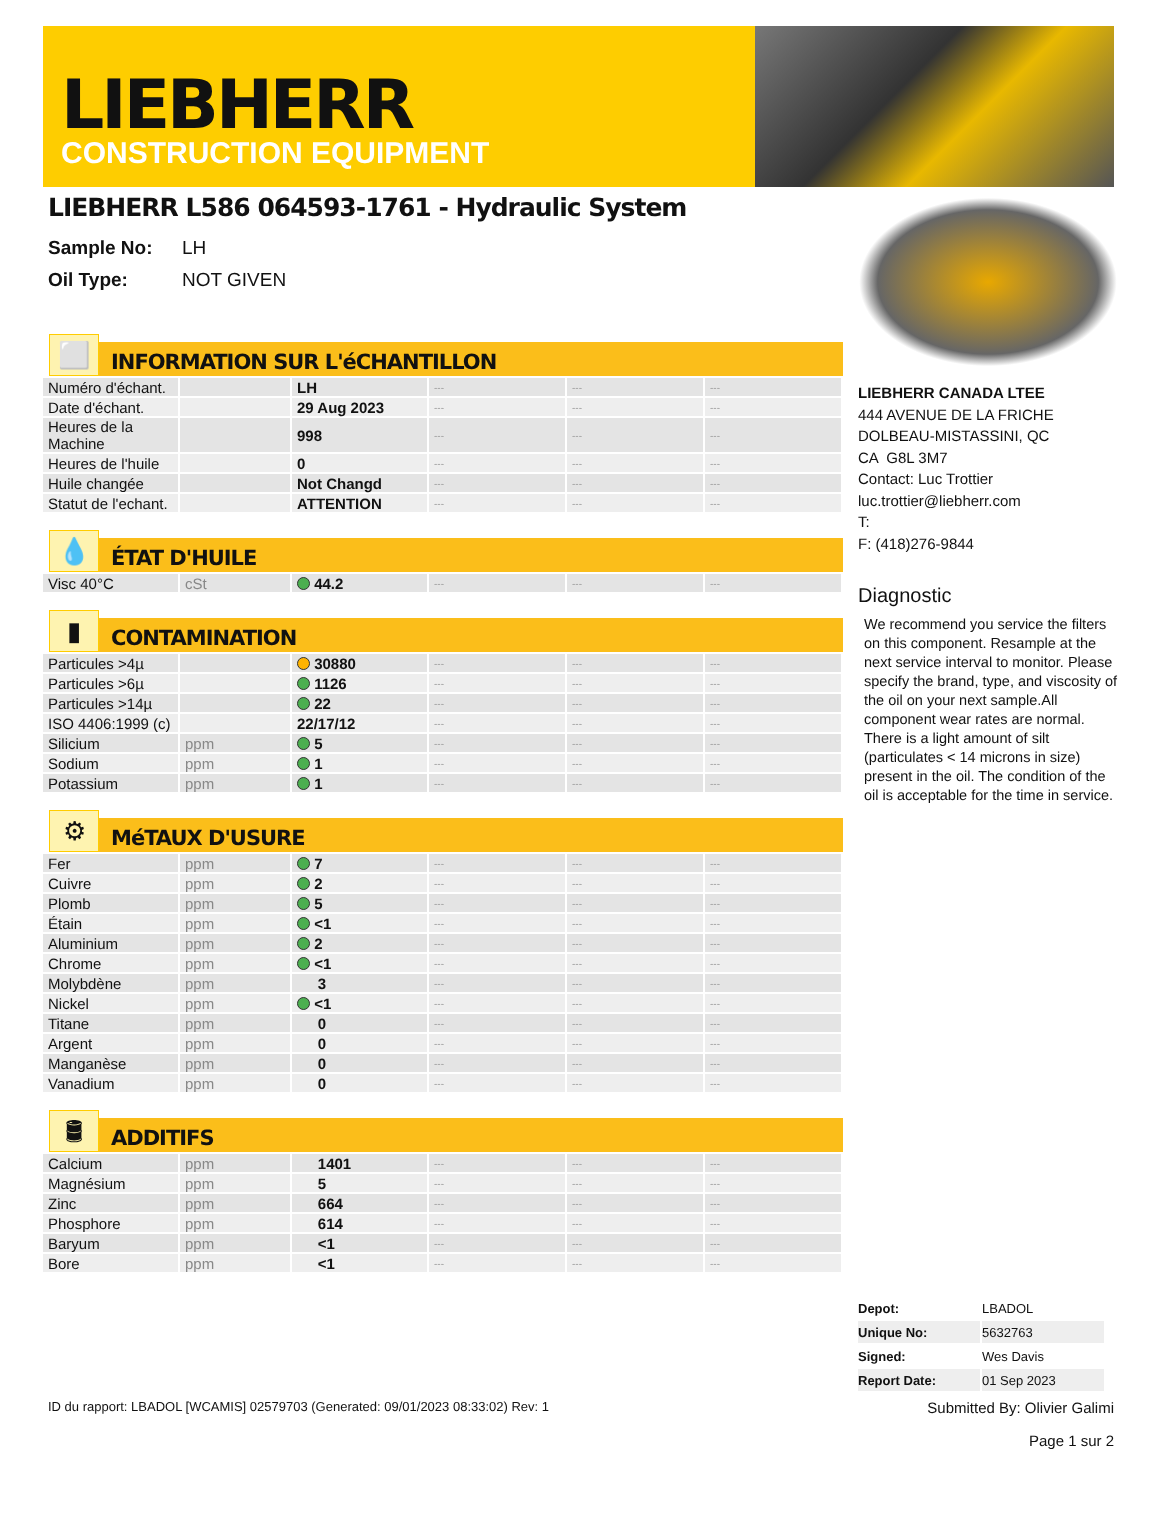LIEBHERR
CONSTRUCTION EQUIPMENT
LIEBHERR L586 064593-1761 - Hydraulic System
Sample No: LH
Oil Type: NOT GIVEN
⬜
INFORMATION SUR L'éCHANTILLON
| Numéro d'échant. | | LH | --- | --- | --- |
| Date d'échant. | | 29 Aug 2023 | --- | --- | --- |
| Heures de la Machine | | 998 | --- | --- | --- |
| Heures de l'huile | | 0 | --- | --- | --- |
| Huile changée | | Not Changd | --- | --- | --- |
| Statut de l'echant. | | ATTENTION | --- | --- | --- |
💧
ÉTAT D'HUILE
| Visc 40°C | cSt | 44.2 | --- | --- | --- |
▮
CONTAMINATION
| Particules >4µ | | 30880 | --- | --- | --- |
| Particules >6µ | | 1126 | --- | --- | --- |
| Particules >14µ | | 22 | --- | --- | --- |
| ISO 4406:1999 (c) | | 22/17/12 | --- | --- | --- |
| Silicium | ppm | 5 | --- | --- | --- |
| Sodium | ppm | 1 | --- | --- | --- |
| Potassium | ppm | 1 | --- | --- | --- |
⚙
MéTAUX D'USURE
| Fer | ppm | 7 | --- | --- | --- |
| Cuivre | ppm | 2 | --- | --- | --- |
| Plomb | ppm | 5 | --- | --- | --- |
| Étain | ppm | <1 | --- | --- | --- |
| Aluminium | ppm | 2 | --- | --- | --- |
| Chrome | ppm | <1 | --- | --- | --- |
| Molybdène | ppm | 3 | --- | --- | --- |
| Nickel | ppm | <1 | --- | --- | --- |
| Titane | ppm | 0 | --- | --- | --- |
| Argent | ppm | 0 | --- | --- | --- |
| Manganèse | ppm | 0 | --- | --- | --- |
| Vanadium | ppm | 0 | --- | --- | --- |
🛢
ADDITIFS
| Calcium | ppm | 1401 | --- | --- | --- |
| Magnésium | ppm | 5 | --- | --- | --- |
| Zinc | ppm | 664 | --- | --- | --- |
| Phosphore | ppm | 614 | --- | --- | --- |
| Baryum | ppm | <1 | --- | --- | --- |
| Bore | ppm | <1 | --- | --- | --- |
LIEBHERR CANADA LTEE
444 AVENUE DE LA FRICHE
DOLBEAU-MISTASSINI, QC
CA G8L 3M7
Contact: Luc Trottier
luc.trottier@liebherr.com
T:
F: (418)276-9844
Diagnostic
We recommend you service the filters on this component. Resample at the next service interval to monitor. Please specify the brand, type, and viscosity of the oil on your next sample.All component wear rates are normal. There is a light amount of silt (particulates < 14 microns in size) present in the oil. The condition of the oil is acceptable for the time in service.
| Depot: | LBADOL |
| Unique No: | 5632763 |
| Signed: | Wes Davis |
| Report Date: | 01 Sep 2023 |
ID du rapport: LBADOL [WCAMIS] 02579703 (Generated: 09/01/2023 08:33:02) Rev: 1
Submitted By: Olivier Galimi
Page 1 sur 2